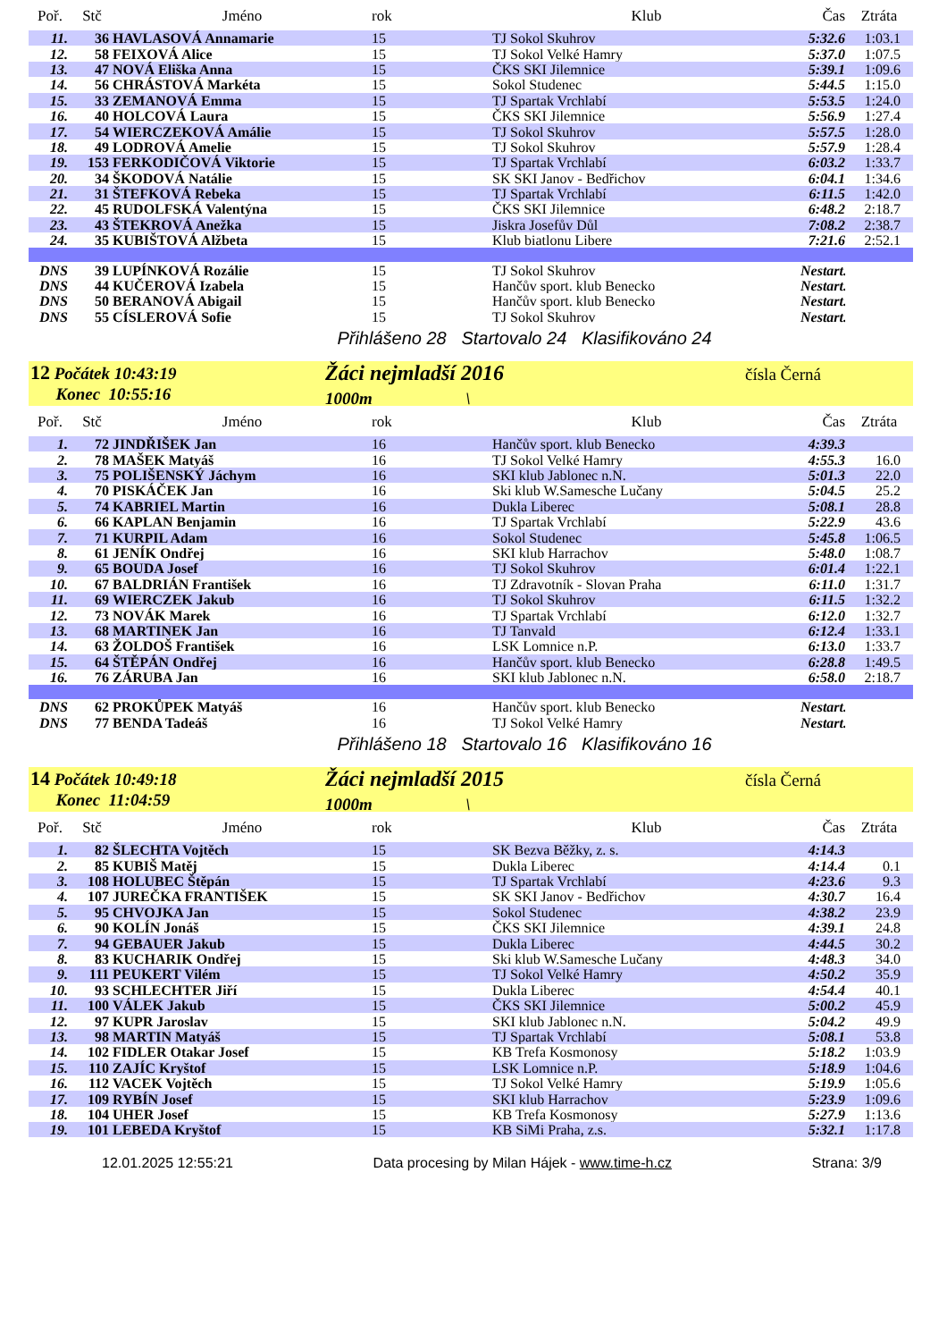| Poř. | Stč | Jméno | rok | Klub | Čas | Ztráta |
| --- | --- | --- | --- | --- | --- | --- |
| 11. | 36 | HAVLASOVÁ Annamarie | 15 | TJ Sokol Skuhrov | 5:32.6 | 1:03.1 |
| 12. | 58 | FEIXOVÁ Alice | 15 | TJ Sokol Velké Hamry | 5:37.0 | 1:07.5 |
| 13. | 47 | NOVÁ Eliška Anna | 15 | ČKS SKI Jilemnice | 5:39.1 | 1:09.6 |
| 14. | 56 | CHRÁSTOVÁ Markéta | 15 | Sokol Studenec | 5:44.5 | 1:15.0 |
| 15. | 33 | ZEMANOVÁ Emma | 15 | TJ Spartak Vrchlabí | 5:53.5 | 1:24.0 |
| 16. | 40 | HOLCOVÁ Laura | 15 | ČKS SKI Jilemnice | 5:56.9 | 1:27.4 |
| 17. | 54 | WIERCZEKOVÁ Amálie | 15 | TJ Sokol Skuhrov | 5:57.5 | 1:28.0 |
| 18. | 49 | LODROVÁ Amelie | 15 | TJ Sokol Skuhrov | 5:57.9 | 1:28.4 |
| 19. | 153 | FERKODIČOVÁ Viktorie | 15 | TJ Spartak Vrchlabí | 6:03.2 | 1:33.7 |
| 20. | 34 | ŠKODOVÁ Natálie | 15 | SK SKI Janov - Bedřichov | 6:04.1 | 1:34.6 |
| 21. | 31 | ŠTEFKOVÁ Rebeka | 15 | TJ Spartak Vrchlabí | 6:11.5 | 1:42.0 |
| 22. | 45 | RUDOLFSKÁ Valentýna | 15 | ČKS SKI Jilemnice | 6:48.2 | 2:18.7 |
| 23. | 43 | ŠTEKROVÁ Anežka | 15 | Jiskra Josefův Důl | 7:08.2 | 2:38.7 |
| 24. | 35 | KUBIŠTOVÁ Alžbeta | 15 | Klub biatlonu Libere | 7:21.6 | 2:52.1 |
| DNS | 39 | LUPÍNKOVÁ Rozálie | 15 | TJ Sokol Skuhrov | Nestart. | |
| DNS | 44 | KUČEROVÁ Izabela | 15 | Hančův sport. klub Benecko | Nestart. | |
| DNS | 50 | BERANOVÁ Abigail | 15 | Hančův sport. klub Benecko | Nestart. | |
| DNS | 55 | CÍSLEROVÁ Sofie | 15 | TJ Sokol Skuhrov | Nestart. | |
Přihlášeno 28 Startovalo 24 Klasifikováno 24
12 Počátek 10:43:19
Konec 10:55:16
Žáci nejmladší 2016
1000m \
čísla Černá
| Poř. | Stč | Jméno | rok | Klub | Čas | Ztráta |
| --- | --- | --- | --- | --- | --- | --- |
| 1. | 72 | JINDŘIŠEK Jan | 16 | Hančův sport. klub Benecko | 4:39.3 | |
| 2. | 78 | MAŠEK Matyáš | 16 | TJ Sokol Velké Hamry | 4:55.3 | 16.0 |
| 3. | 75 | POLIŠENSKÝ Jáchym | 16 | SKI klub Jablonec n.N. | 5:01.3 | 22.0 |
| 4. | 70 | PISKÁČEK Jan | 16 | Ski klub W.Samesche Lučany | 5:04.5 | 25.2 |
| 5. | 74 | KABRIEL Martin | 16 | Dukla Liberec | 5:08.1 | 28.8 |
| 6. | 66 | KAPLAN Benjamin | 16 | TJ Spartak Vrchlabí | 5:22.9 | 43.6 |
| 7. | 71 | KURPIL Adam | 16 | Sokol Studenec | 5:45.8 | 1:06.5 |
| 8. | 61 | JENÍK Ondřej | 16 | SKI klub Harrachov | 5:48.0 | 1:08.7 |
| 9. | 65 | BOUDA Josef | 16 | TJ Sokol Skuhrov | 6:01.4 | 1:22.1 |
| 10. | 67 | BALDRIÁN František | 16 | TJ Zdravotník - Slovan Praha | 6:11.0 | 1:31.7 |
| 11. | 69 | WIERCZEK Jakub | 16 | TJ Sokol Skuhrov | 6:11.5 | 1:32.2 |
| 12. | 73 | NOVÁK Marek | 16 | TJ Spartak Vrchlabí | 6:12.0 | 1:32.7 |
| 13. | 68 | MARTINEK Jan | 16 | TJ Tanvald | 6:12.4 | 1:33.1 |
| 14. | 63 | ŽOLDOŠ František | 16 | LSK Lomnice n.P. | 6:13.0 | 1:33.7 |
| 15. | 64 | ŠTĚPÁN Ondřej | 16 | Hančův sport. klub Benecko | 6:28.8 | 1:49.5 |
| 16. | 76 | ZÁRUBA Jan | 16 | SKI klub Jablonec n.N. | 6:58.0 | 2:18.7 |
| DNS | 62 | PROKŮPEK Matyáš | 16 | Hančův sport. klub Benecko | Nestart. | |
| DNS | 77 | BENDA Tadeáš | 16 | TJ Sokol Velké Hamry | Nestart. | |
Přihlášeno 18 Startovalo 16 Klasifikováno 16
14 Počátek 10:49:18
Konec 11:04:59
Žáci nejmladší 2015
1000m \
čísla Černá
| Poř. | Stč | Jméno | rok | Klub | Čas | Ztráta |
| --- | --- | --- | --- | --- | --- | --- |
| 1. | 82 | ŠLECHTA Vojtěch | 15 | SK Bezva Běžky, z. s. | 4:14.3 | |
| 2. | 85 | KUBIŠ Matěj | 15 | Dukla Liberec | 4:14.4 | 0.1 |
| 3. | 108 | HOLUBEC Štěpán | 15 | TJ Spartak Vrchlabí | 4:23.6 | 9.3 |
| 4. | 107 | JUREČKA FRANTIŠEK | 15 | SK SKI Janov - Bedřichov | 4:30.7 | 16.4 |
| 5. | 95 | CHVOJKA Jan | 15 | Sokol Studenec | 4:38.2 | 23.9 |
| 6. | 90 | KOLÍN Jonáš | 15 | ČKS SKI Jilemnice | 4:39.1 | 24.8 |
| 7. | 94 | GEBAUER Jakub | 15 | Dukla Liberec | 4:44.5 | 30.2 |
| 8. | 83 | KUCHARIK Ondřej | 15 | Ski klub W.Samesche Lučany | 4:48.3 | 34.0 |
| 9. | 111 | PEUKERT Vilém | 15 | TJ Sokol Velké Hamry | 4:50.2 | 35.9 |
| 10. | 93 | SCHLECHTER Jiří | 15 | Dukla Liberec | 4:54.4 | 40.1 |
| 11. | 100 | VÁLEK Jakub | 15 | ČKS SKI Jilemnice | 5:00.2 | 45.9 |
| 12. | 97 | KUPR Jaroslav | 15 | SKI klub Jablonec n.N. | 5:04.2 | 49.9 |
| 13. | 98 | MARTIN Matyáš | 15 | TJ Spartak Vrchlabí | 5:08.1 | 53.8 |
| 14. | 102 | FIDLER Otakar Josef | 15 | KB Trefa Kosmonosy | 5:18.2 | 1:03.9 |
| 15. | 110 | ZAJÍC Kryštof | 15 | LSK Lomnice n.P. | 5:18.9 | 1:04.6 |
| 16. | 112 | VACEK Vojtěch | 15 | TJ Sokol Velké Hamry | 5:19.9 | 1:05.6 |
| 17. | 109 | RYBÍN Josef | 15 | SKI klub Harrachov | 5:23.9 | 1:09.6 |
| 18. | 104 | UHER Josef | 15 | KB Trefa Kosmonosy | 5:27.9 | 1:13.6 |
| 19. | 101 | LEBEDA Kryštof | 15 | KB SiMi Praha, z.s. | 5:32.1 | 1:17.8 |
12.01.2025 12:55:21 Data procesing by Milan Hájek - www.time-h.cz Strana: 3/9